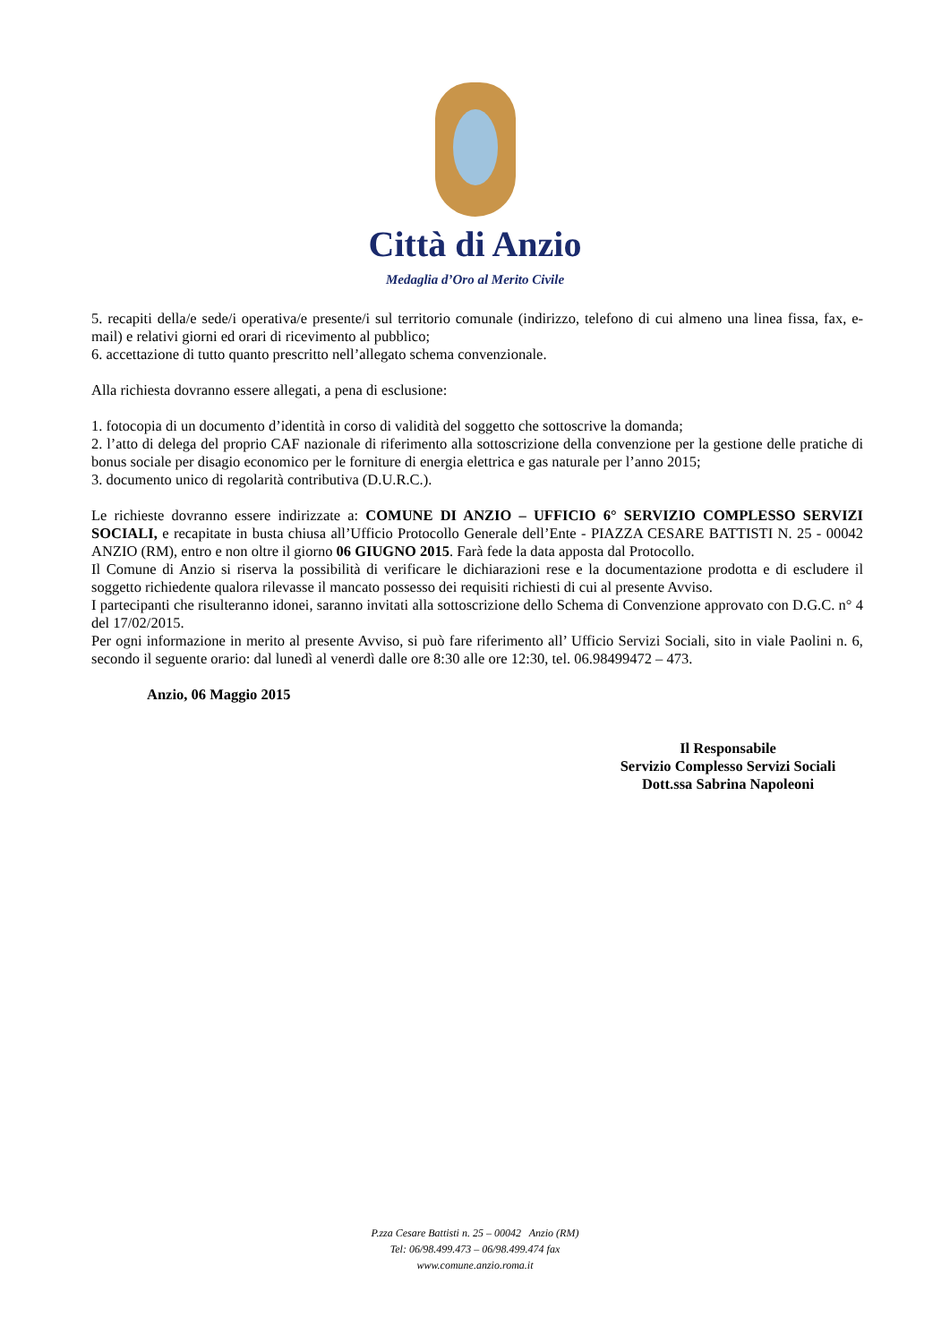Città di Anzio
Medaglia d’Oro al Merito Civile
5. recapiti della/e sede/i operativa/e presente/i sul territorio comunale (indirizzo, telefono di cui almeno una linea fissa, fax, e-mail) e relativi giorni ed orari di ricevimento al pubblico;
6. accettazione di tutto quanto prescritto nell’allegato schema convenzionale.
Alla richiesta dovranno essere allegati, a pena di esclusione:
1. fotocopia di un documento d’identità in corso di validità del soggetto che sottoscrive la domanda;
2. l’atto di delega del proprio CAF nazionale di riferimento alla sottoscrizione della convenzione per la gestione delle pratiche di bonus sociale per disagio economico per le forniture di energia elettrica e gas naturale per l’anno 2015;
3. documento unico di regolarità contributiva (D.U.R.C.).
Le richieste dovranno essere indirizzate a: COMUNE DI ANZIO – UFFICIO 6° SERVIZIO COMPLESSO SERVIZI SOCIALI, e recapitate in busta chiusa all’Ufficio Protocollo Generale dell’Ente - PIAZZA CESARE BATTISTI N. 25 - 00042 ANZIO (RM), entro e non oltre il giorno 06 GIUGNO 2015. Farà fede la data apposta dal Protocollo.
Il Comune di Anzio si riserva la possibilità di verificare le dichiarazioni rese e la documentazione prodotta e di escludere il soggetto richiedente qualora rilevasse il mancato possesso dei requisiti richiesti di cui al presente Avviso.
I partecipanti che risulteranno idonei, saranno invitati alla sottoscrizione dello Schema di Convenzione approvato con D.G.C. n° 4 del 17/02/2015.
Per ogni informazione in merito al presente Avviso, si può fare riferimento all’ Ufficio Servizi Sociali, sito in viale Paolini n. 6, secondo il seguente orario: dal lunedì al venerdì dalle ore 8:30 alle ore 12:30, tel. 06.98499472 – 473.
Anzio, 06 Maggio 2015
Il Responsabile
Servizio Complesso Servizi Sociali
Dott.ssa Sabrina Napoleoni
P.zza Cesare Battisti n. 25 – 00042 Anzio (RM)
Tel: 06/98.499.473 – 06/98.499.474 fax
www.comune.anzio.roma.it